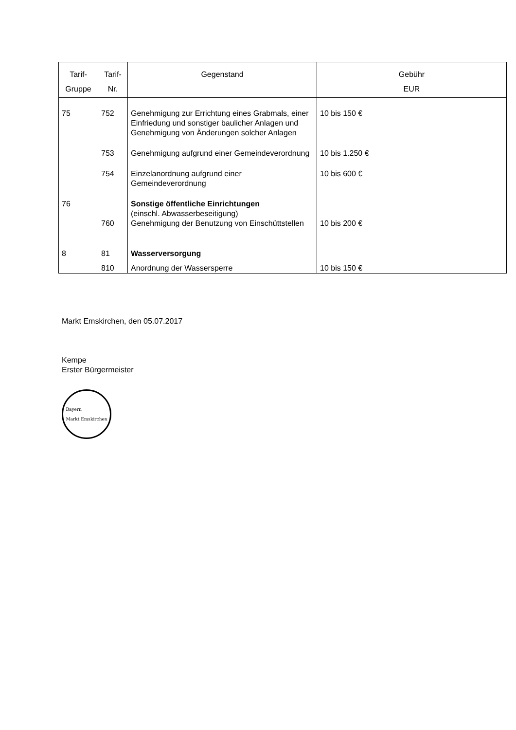| Tarif- Gruppe | Tarif- Nr. | Gegenstand | Gebühr EUR |
| --- | --- | --- | --- |
| 75 | 752 | Genehmigung zur Errichtung eines Grabmals, einer Einfriedung und sonstiger baulicher Anlagen und Genehmigung von Änderungen solcher Anlagen | 10 bis 150 € |
| | 753 | Genehmigung aufgrund einer Gemeindeverordnung | 10 bis 1.250 € |
| | 754 | Einzelanordnung aufgrund einer Gemeindeverordnung | 10 bis 600 € |
| 76 | | Sonstige öffentliche Einrichtungen (einschl. Abwasserbeseitigung) | |
| | 760 | Genehmigung der Benutzung von Einschüttstellen | 10 bis 200 € |
| 8 | 81 | Wasserversorgung | |
| | 810 | Anordnung der Wassersperre | 10 bis 150 € |
Markt Emskirchen, den 05.07.2017
Kempe
Erster Bürgermeister
Bayern
Markt Emskirchen